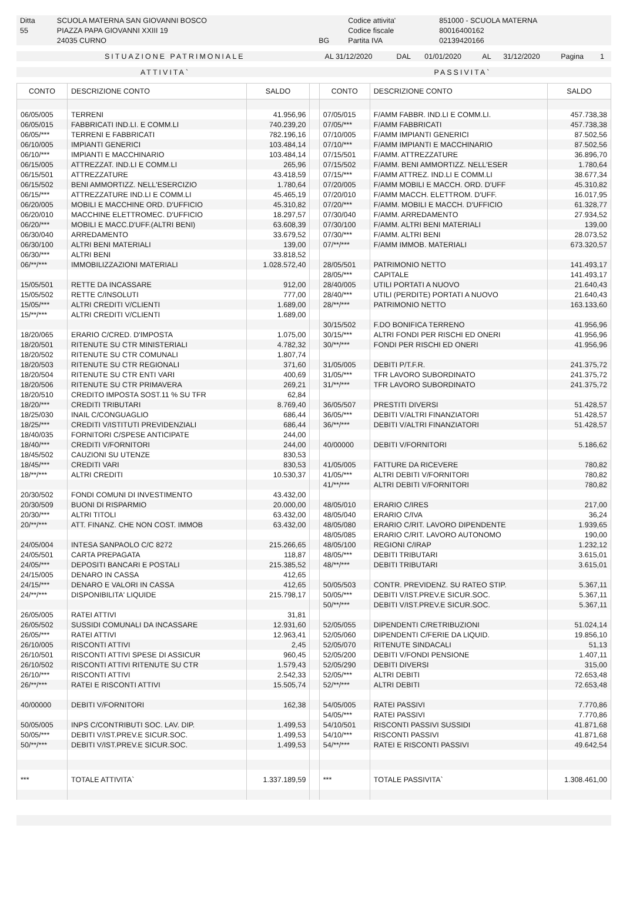| Ditta | SCUOLA MATERNA SAN GIOVANNI BOSCO | | Codice attivita' | 851000 - SCUOLA MATERNA |
| 55 | PIAZZA PAPA GIOVANNI XXIII 19 | | Codice fiscale | 80016400162 |
| | 24035 CURNO | BG | Partita IVA | 02139420166 |
| SITUAZIONE PATRIMONIALE | AL 31/12/2020 | DAL | 01/01/2020 | AL | 31/12/2020 | Pagina | 1 |
| ATTIVITA` | PASSIVITA` |
| CONTO | DESCRIZIONE CONTO | SALDO | | CONTO | DESCRIZIONE CONTO | SALDO |
| --- | --- | --- | --- | --- | --- | --- |
| 06/05/005 | TERRENI | 41.956,96 | | 07/05/015 | F/AMM FABBR. IND.LI E COMM.LI. | 457.738,38 |
| 06/05/015 | FABBRICATI IND.LI. E COMM.LI | 740.239,20 | | 07/05/*** | F/AMM FABBRICATI | 457.738,38 |
| 06/05/*** | TERRENI E FABBRICATI | 782.196,16 | | 07/10/005 | F/AMM IMPIANTI GENERICI | 87.502,56 |
| 06/10/005 | IMPIANTI GENERICI | 103.484,14 | | 07/10/*** | F/AMM IMPIANTI E MACCHINARIO | 87.502,56 |
| 06/10/*** | IMPIANTI E MACCHINARIO | 103.484,14 | | 07/15/501 | F/AMM. ATTREZZATURE | 36.896,70 |
| 06/15/005 | ATTREZZAT. IND.LI E COMM.LI | 265,96 | | 07/15/502 | F/AMM. BENI AMMORTIZZ. NELL'ESER | 1.780,64 |
| 06/15/501 | ATTREZZATURE | 43.418,59 | | 07/15/*** | F/AMM ATTREZ. IND.LI E COMM.LI | 38.677,34 |
| 06/15/502 | BENI AMMORTIZZ. NELL'ESERCIZIO | 1.780,64 | | 07/20/005 | F/AMM MOBILI E MACCH. ORD. D'UFF | 45.310,82 |
| 06/15/*** | ATTREZZATURE IND.LI E COMM.LI | 45.465,19 | | 07/20/010 | F/AMM MACCH. ELETTROM. D'UFF. | 16.017,95 |
| 06/20/005 | MOBILI E MACCHINE ORD. D'UFFICIO | 45.310,82 | | 07/20/*** | F/AMM. MOBILI E MACCH. D'UFFICIO | 61.328,77 |
| 06/20/010 | MACCHINE ELETTROMEC. D'UFFICIO | 18.297,57 | | 07/30/040 | F/AMM. ARREDAMENTO | 27.934,52 |
| 06/20/*** | MOBILI E MACC.D'UFF.(ALTRI BENI) | 63.608,39 | | 07/30/100 | F/AMM. ALTRI BENI MATERIALI | 139,00 |
| 06/30/040 | ARREDAMENTO | 33.679,52 | | 07/30/*** | F/AMM. ALTRI BENI | 28.073,52 |
| 06/30/100 | ALTRI BENI MATERIALI | 139,00 | | 07/**/*** | F/AMM IMMOB. MATERIALI | 673.320,57 |
| 06/30/*** | ALTRI BENI | 33.818,52 | | | | |
| 06/**/*** | IMMOBILIZZAZIONI MATERIALI | 1.028.572,40 | | 28/05/501 | PATRIMONIO NETTO | 141.493,17 |
| | | | | 28/05/*** | CAPITALE | 141.493,17 |
| 15/05/501 | RETTE DA INCASSARE | 912,00 | | 28/40/005 | UTILI PORTATI A NUOVO | 21.640,43 |
| 15/05/502 | RETTE C/INSOLUTI | 777,00 | | 28/40/*** | UTILI (PERDITE) PORTATI A NUOVO | 21.640,43 |
| 15/05/*** | ALTRI CREDITI V/CLIENTI | 1.689,00 | | 28/**/*** | PATRIMONIO NETTO | 163.133,60 |
| 15/**/*** | ALTRI CREDITI V/CLIENTI | 1.689,00 | | | | |
| | | | | 30/15/502 | F.DO BONIFICA TERRENO | 41.956,96 |
| 18/20/065 | ERARIO C/CRED. D'IMPOSTA | 1.075,00 | | 30/15/*** | ALTRI FONDI PER RISCHI ED ONERI | 41.956,96 |
| 18/20/501 | RITENUTE SU CTR MINISTERIALI | 4.782,32 | | 30/**/*** | FONDI PER RISCHI ED ONERI | 41.956,96 |
| 18/20/502 | RITENUTE SU CTR COMUNALI | 1.807,74 | | | | |
| 18/20/503 | RITENUTE SU CTR REGIONALI | 371,60 | | 31/05/005 | DEBITI P/T.F.R. | 241.375,72 |
| 18/20/504 | RITENUTE SU CTR ENTI VARI | 400,69 | | 31/05/*** | TFR LAVORO SUBORDINATO | 241.375,72 |
| 18/20/506 | RITENUTE SU CTR PRIMAVERA | 269,21 | | 31/**/*** | TFR LAVORO SUBORDINATO | 241.375,72 |
| 18/20/510 | CREDITO IMPOSTA SOST.11 % SU TFR | 62,84 | | | | |
| 18/20/*** | CREDITI TRIBUTARI | 8.769,40 | | 36/05/507 | PRESTITI DIVERSI | 51.428,57 |
| 18/25/030 | INAIL C/CONGUAGLIO | 686,44 | | 36/05/*** | DEBITI V/ALTRI FINANZIATORI | 51.428,57 |
| 18/25/*** | CREDITI V/ISTITUTI PREVIDENZIALI | 686,44 | | 36/**/*** | DEBITI V/ALTRI FINANZIATORI | 51.428,57 |
| 18/40/035 | FORNITORI C/SPESE ANTICIPATE | 244,00 | | | | |
| 18/40/*** | CREDITI V/FORNITORI | 244,00 | | 40/00000 | DEBITI V/FORNITORI | 5.186,62 |
| 18/45/502 | CAUZIONI SU UTENZE | 830,53 | | | | |
| 18/45/*** | CREDITI VARI | 830,53 | | 41/05/005 | FATTURE DA RICEVERE | 780,82 |
| 18/**/*** | ALTRI CREDITI | 10.530,37 | | 41/05/*** | ALTRI DEBITI V/FORNITORI | 780,82 |
| | | | | 41/**/*** | ALTRI DEBITI V/FORNITORI | 780,82 |
| 20/30/502 | FONDI COMUNI DI INVESTIMENTO | 43.432,00 | | | | |
| 20/30/509 | BUONI DI RISPARMIO | 20.000,00 | | 48/05/010 | ERARIO C/IRES | 217,00 |
| 20/30/*** | ALTRI TITOLI | 63.432,00 | | 48/05/040 | ERARIO C/IVA | 36,24 |
| 20/**/*** | ATT. FINANZ. CHE NON COST. IMMOB | 63.432,00 | | 48/05/080 | ERARIO C/RIT. LAVORO DIPENDENTE | 1.939,65 |
| | | | | 48/05/085 | ERARIO C/RIT. LAVORO AUTONOMO | 190,00 |
| 24/05/004 | INTESA SANPAOLO C/C 8272 | 215.266,65 | | 48/05/100 | REGIONI C/IRAP | 1.232,12 |
| 24/05/501 | CARTA PREPAGATA | 118,87 | | 48/05/*** | DEBITI TRIBUTARI | 3.615,01 |
| 24/05/*** | DEPOSITI BANCARI E POSTALI | 215.385,52 | | 48/**/*** | DEBITI TRIBUTARI | 3.615,01 |
| 24/15/005 | DENARO IN CASSA | 412,65 | | | | |
| 24/15/*** | DENARO E VALORI IN CASSA | 412,65 | | 50/05/503 | CONTR. PREVIDENZ. SU RATEO STIP. | 5.367,11 |
| 24/**/*** | DISPONIBILITA' LIQUIDE | 215.798,17 | | 50/05/*** | DEBITI V/IST.PREV.E SICUR.SOC. | 5.367,11 |
| | | | | 50/**/*** | DEBITI V/IST.PREV.E SICUR.SOC. | 5.367,11 |
| 26/05/005 | RATEI ATTIVI | 31,81 | | | | |
| 26/05/502 | SUSSIDI COMUNALI DA INCASSARE | 12.931,60 | | 52/05/055 | DIPENDENTI C/RETRIBUZIONI | 51.024,14 |
| 26/05/*** | RATEI ATTIVI | 12.963,41 | | 52/05/060 | DIPENDENTI C/FERIE DA LIQUID. | 19.856,10 |
| 26/10/005 | RISCONTI ATTIVI | 2,45 | | 52/05/070 | RITENUTE SINDACALI | 51,13 |
| 26/10/501 | RISCONTI ATTIVI SPESE DI ASSICUR | 960,45 | | 52/05/200 | DEBITI V/FONDI PENSIONE | 1.407,11 |
| 26/10/502 | RISCONTI ATTIVI RITENUTE SU CTR | 1.579,43 | | 52/05/290 | DEBITI DIVERSI | 315,00 |
| 26/10/*** | RISCONTI ATTIVI | 2.542,33 | | 52/05/*** | ALTRI DEBITI | 72.653,48 |
| 26/**/*** | RATEI E RISCONTI ATTIVI | 15.505,74 | | 52/**/*** | ALTRI DEBITI | 72.653,48 |
| 40/00000 | DEBITI V/FORNITORI | 162,38 | | 54/05/005 | RATEI PASSIVI | 7.770,86 |
| | | | | 54/05/*** | RATEI PASSIVI | 7.770,86 |
| 50/05/005 | INPS C/CONTRIBUTI SOC. LAV. DIP. | 1.499,53 | | 54/10/501 | RISCONTI PASSIVI SUSSIDI | 41.871,68 |
| 50/05/*** | DEBITI V/IST.PREV.E SICUR.SOC. | 1.499,53 | | 54/10/*** | RISCONTI PASSIVI | 41.871,68 |
| 50/**/*** | DEBITI V/IST.PREV.E SICUR.SOC. | 1.499,53 | | 54/**/*** | RATEI E RISCONTI PASSIVI | 49.642,54 |
| *** | TOTALE ATTIVITA` | 1.337.189,59 | | *** | TOTALE PASSIVITA` | 1.308.461,00 |